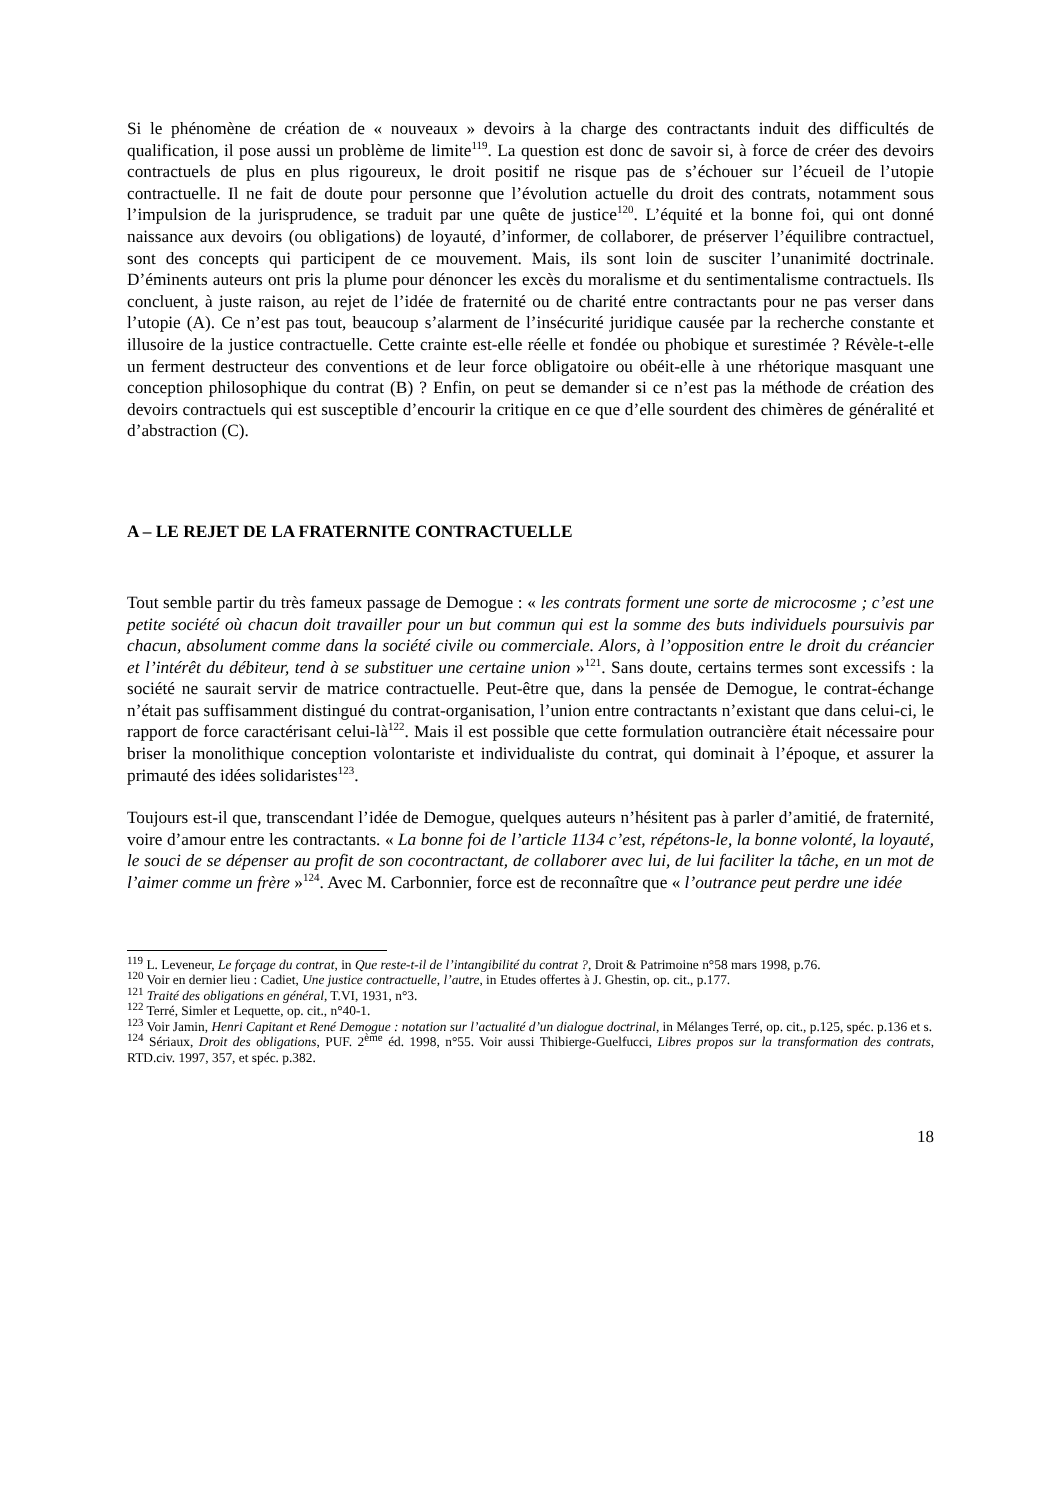Si le phénomène de création de « nouveaux » devoirs à la charge des contractants induit des difficultés de qualification, il pose aussi un problème de limite<sup>119</sup>. La question est donc de savoir si, à force de créer des devoirs contractuels de plus en plus rigoureux, le droit positif ne risque pas de s’échouer sur l’écueil de l’utopie contractuelle. Il ne fait de doute pour personne que l’évolution actuelle du droit des contrats, notamment sous l’impulsion de la jurisprudence, se traduit par une quête de justice<sup>120</sup>. L’équité et la bonne foi, qui ont donné naissance aux devoirs (ou obligations) de loyauté, d’informer, de collaborer, de préserver l’équilibre contractuel, sont des concepts qui participent de ce mouvement. Mais, ils sont loin de susciter l’unanimité doctrinale. D’éminents auteurs ont pris la plume pour dénoncer les excès du moralisme et du sentimentalisme contractuels. Ils concluent, à juste raison, au rejet de l’idée de fraternité ou de charité entre contractants pour ne pas verser dans l’utopie (A). Ce n’est pas tout, beaucoup s’alarment de l’insécurité juridique causée par la recherche constante et illusoire de la justice contractuelle. Cette crainte est-elle réelle et fondée ou phobique et surestimée ? Révèle-t-elle un ferment destructeur des conventions et de leur force obligatoire ou obéit-elle à une rhétorique masquant une conception philosophique du contrat (B) ? Enfin, on peut se demander si ce n’est pas la méthode de création des devoirs contractuels qui est susceptible d’encourir la critique en ce que d’elle sourdent des chimères de généralité et d’abstraction (C).
A – LE REJET DE LA FRATERNITE CONTRACTUELLE
Tout semble partir du très fameux passage de Demogue : « les contrats forment une sorte de microcosme ; c’est une petite société où chacun doit travailler pour un but commun qui est la somme des buts individuels poursuivis par chacun, absolument comme dans la société civile ou commerciale. Alors, à l’opposition entre le droit du créancier et l’intérêt du débiteur, tend à se substituer une certaine union »<sup>121</sup>. Sans doute, certains termes sont excessifs : la société ne saurait servir de matrice contractuelle. Peut-être que, dans la pensée de Demogue, le contrat-échange n’était pas suffisamment distingué du contrat-organisation, l’union entre contractants n’existant que dans celui-ci, le rapport de force caractérisant celui-là<sup>122</sup>. Mais il est possible que cette formulation outrancière était nécessaire pour briser la monolithique conception volontariste et individualiste du contrat, qui dominait à l’époque, et assurer la primauté des idées solidaristes<sup>123</sup>.
Toujours est-il que, transcendant l’idée de Demogue, quelques auteurs n’hésitent pas à parler d’amitié, de fraternité, voire d’amour entre les contractants. « La bonne foi de l’article 1134 c’est, répétons-le, la bonne volonté, la loyauté, le souci de se dépenser au profit de son cocontractant, de collaborer avec lui, de lui faciliter la tâche, en un mot de l’aimer comme un frère »<sup>124</sup>. Avec M. Carbonnier, force est de reconnaître que « l’outrance peut perdre une idée
<sup>119</sup> L. Leveneur, Le forçage du contrat, in Que reste-t-il de l’intangibilité du contrat ?, Droit & Patrimoine n°58 mars 1998, p.76.
<sup>120</sup> Voir en dernier lieu : Cadiet, Une justice contractuelle, l’autre, in Etudes offertes à J. Ghestin, op. cit., p.177.
<sup>121</sup> Traité des obligations en général, T.VI, 1931, n°3.
<sup>122</sup> Terré, Simler et Lequette, op. cit., n°40-1.
<sup>123</sup> Voir Jamin, Henri Capitant et René Demogue : notation sur l’actualité d’un dialogue doctrinal, in Mélanges Terré, op. cit., p.125, spéc. p.136 et s.
<sup>124</sup> Sériaux, Droit des obligations, PUF. 2<sup>ème</sup> éd. 1998, n°55. Voir aussi Thibierge-Guelfucci, Libres propos sur la transformation des contrats, RTD.civ. 1997, 357, et spéc. p.382.
18